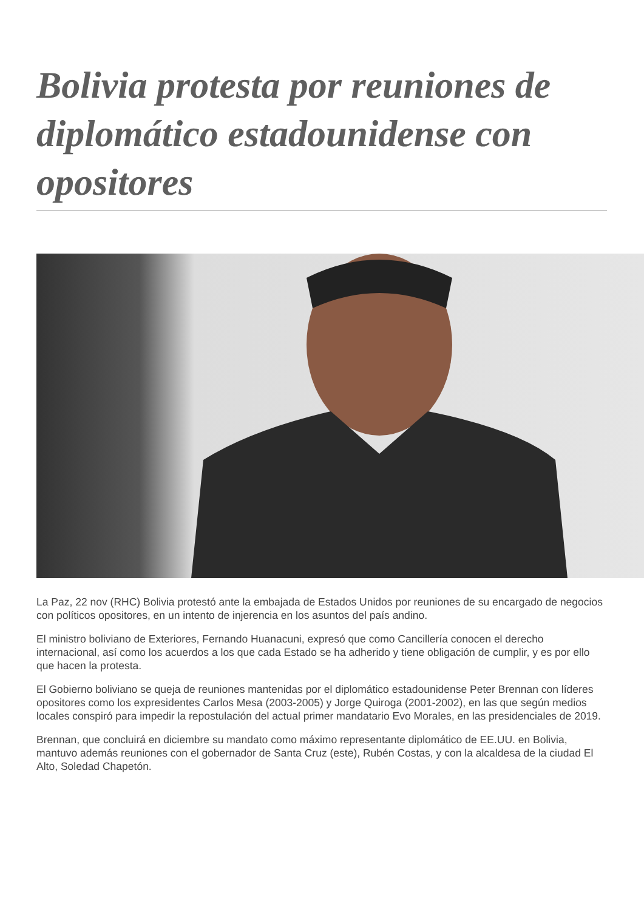Bolivia protesta por reuniones de diplomático estadounidense con opositores
La Paz, 22 nov (RHC) Bolivia protestó ante la embajada de Estados Unidos por reuniones de su encargado de negocios con políticos opositores, en un intento de injerencia en los asuntos del país andino.
El ministro boliviano de Exteriores, Fernando Huanacuni, expresó que como Cancillería conocen el derecho internacional, así como los acuerdos a los que cada Estado se ha adherido y tiene obligación de cumplir, y es por ello que hacen la protesta.
El Gobierno boliviano se queja de reuniones mantenidas por el diplomático estadounidense Peter Brennan con líderes opositores como los expresidentes Carlos Mesa (2003-2005) y Jorge Quiroga (2001-2002), en las que según medios locales conspiró para impedir la repostulación del actual primer mandatario Evo Morales, en las presidenciales de 2019.
Brennan, que concluirá en diciembre su mandato como máximo representante diplomático de EE.UU. en Bolivia, mantuvo además reuniones con el gobernador de Santa Cruz (este), Rubén Costas, y con la alcaldesa de la ciudad El Alto, Soledad Chapetón.